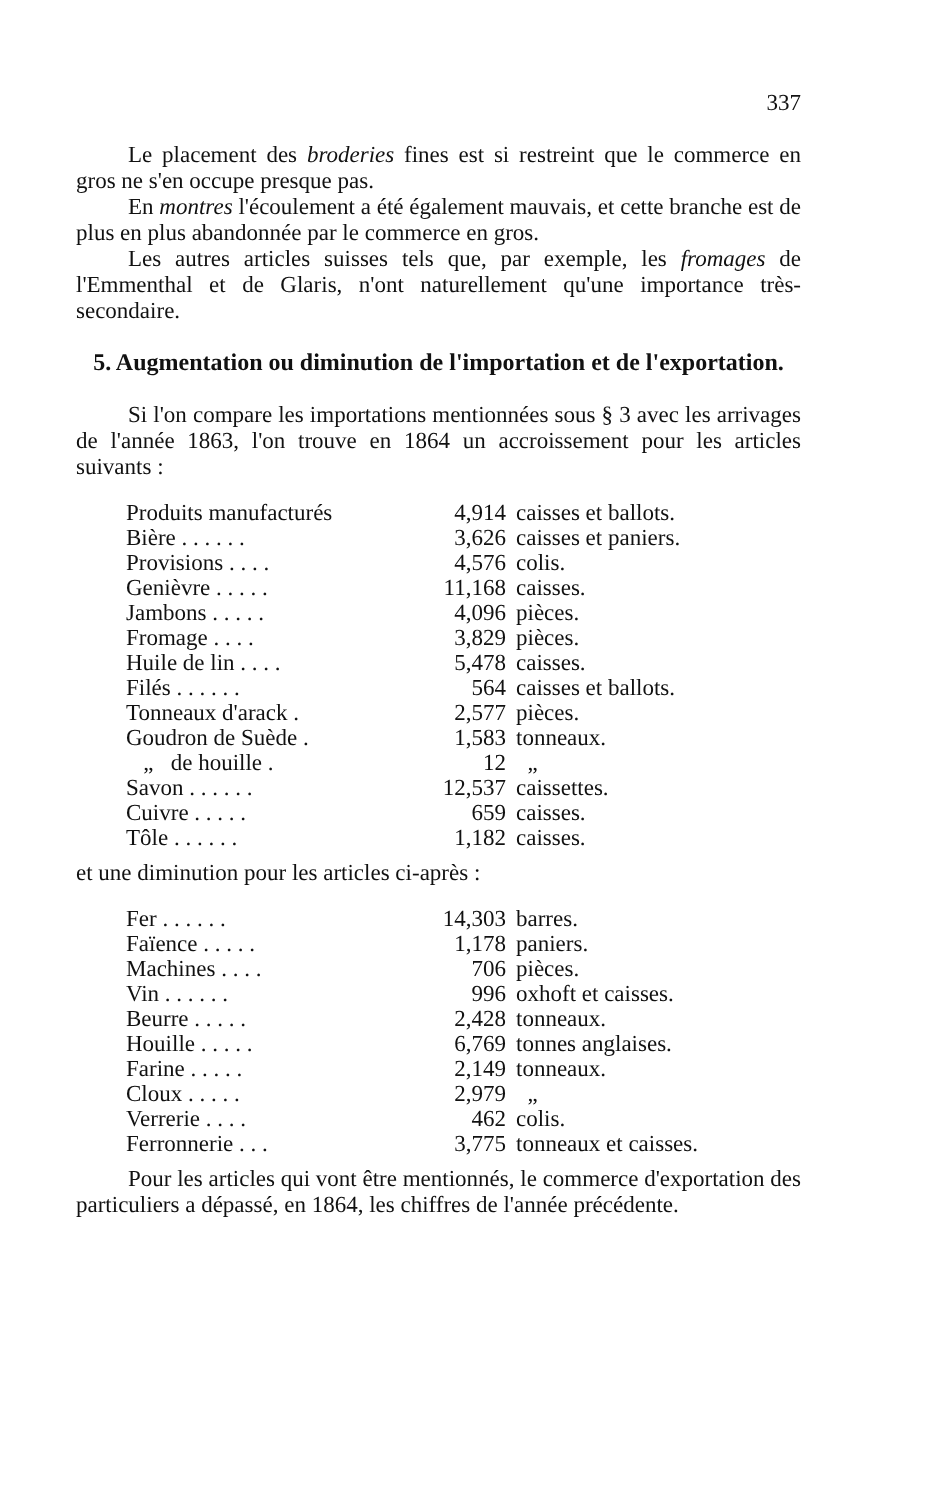337
Le placement des broderies fines est si restreint que le commerce en gros ne s'en occupe presque pas.
En montres l'écoulement a été également mauvais, et cette branche est de plus en plus abandonnée par le commerce en gros.
Les autres articles suisses tels que, par exemple, les fromages de l'Emmenthal et de Glaris, n'ont naturellement qu'une importance très-secondaire.
5. Augmentation ou diminution de l'importation et de l'exportation.
Si l'on compare les importations mentionnées sous § 3 avec les arrivages de l'année 1863, l'on trouve en 1864 un accroissement pour les articles suivants :
| Produits manufacturés | 4,914 | caisses et ballots. |
| Bière . . . . . . | 3,626 | caisses et paniers. |
| Provisions . . . . | 4,576 | colis. |
| Genièvre . . . . . | 11,168 | caisses. |
| Jambons . . . . . | 4,096 | pièces. |
| Fromage . . . . | 3,829 | pièces. |
| Huile de lin . . . . | 5,478 | caisses. |
| Filés . . . . . . | 564 | caisses et ballots. |
| Tonneaux d'arack . | 2,577 | pièces. |
| Goudron de Suède . | 1,583 | tonneaux. |
| „ de houille . | 12 | „ |
| Savon . . . . . . | 12,537 | caissettes. |
| Cuivre . . . . . | 659 | caisses. |
| Tôle . . . . . . | 1,182 | caisses. |
et une diminution pour les articles ci-après :
| Fer . . . . . . | 14,303 | barres. |
| Faïence . . . . . | 1,178 | paniers. |
| Machines . . . . | 706 | pièces. |
| Vin . . . . . . | 996 | oxhoft et caisses. |
| Beurre . . . . . | 2,428 | tonneaux. |
| Houille . . . . . | 6,769 | tonnes anglaises. |
| Farine . . . . . | 2,149 | tonneaux. |
| Cloux . . . . . | 2,979 | „ |
| Verrerie . . . . | 462 | colis. |
| Ferronnerie . . . | 3,775 | tonneaux et caisses. |
Pour les articles qui vont être mentionnés, le commerce d'exportation des particuliers a dépassé, en 1864, les chiffres de l'année précédente.